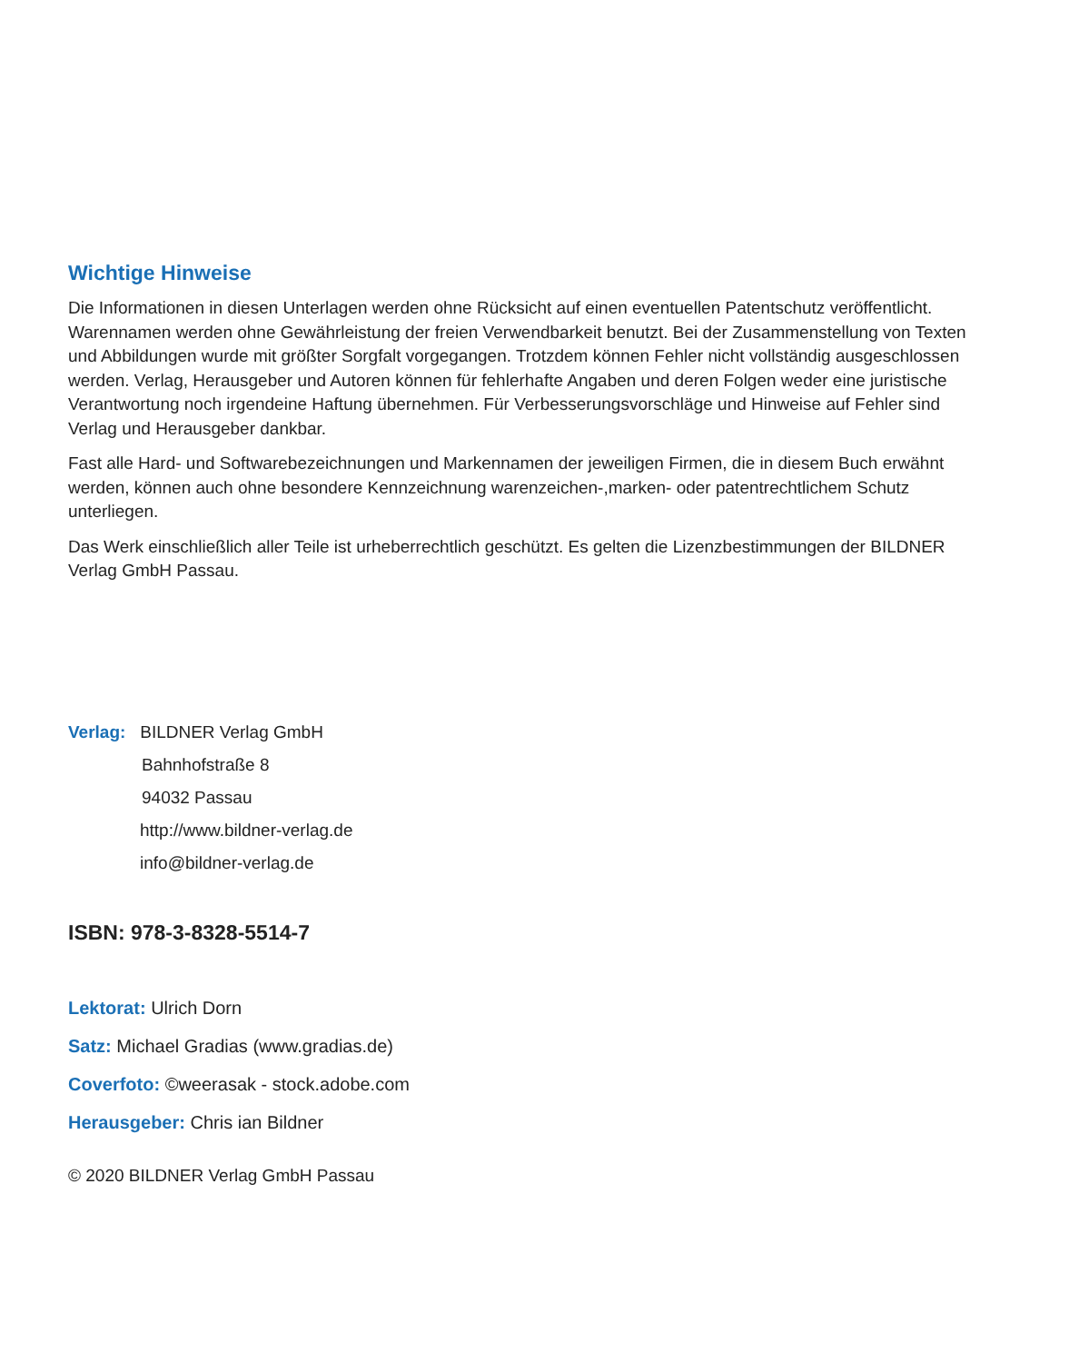Wichtige Hinweise
Die Informationen in diesen Unterlagen werden ohne Rücksicht auf einen eventuellen Patentschutz veröffent­licht. Warennamen werden ohne Gewährleistung der freien Verwendbarkeit benutzt. Bei der Zusammenstel­lung von Texten und Abbildungen wurde mit größter Sorgfalt vorgegangen. Trotzdem können Fehler nicht vollständig ausgeschlossen werden. Verlag, Herausgeber und Autoren können für fehlerhafte Angaben und deren Folgen weder eine juristische Verantwortung noch irgendeine Haftung übernehmen. Für Verbesse­rungsvorschläge und Hinweise auf Fehler sind Verlag und Herausgeber dankbar.
Fast alle Hard- und Softwarebezeichnungen und Markennamen der jeweiligen Firmen, die in diesem Buch erwähnt werden, können auch ohne besondere Kennzeichnung warenzeichen-,marken- oder patentrecht­lichem Schutz unterliegen.
Das Werk einschließlich aller Teile ist urheberrechtlich geschützt. Es gelten die Lizenzbestimmungen der BILDNER Verlag GmbH Passau.
Verlag: BILDNER Verlag GmbH
Bahnhofstraße 8
94032 Passau
http://www.bildner-verlag.de
info@bildner-verlag.de
ISBN: 978-3-8328-5514-7
Lektorat: Ulrich Dorn
Satz: Michael Gradias (www.gradias.de)
Coverfoto: ©weerasak - stock.adobe.com
Herausgeber: Chris ian Bildner
© 2020 BILDNER Verlag GmbH Passau